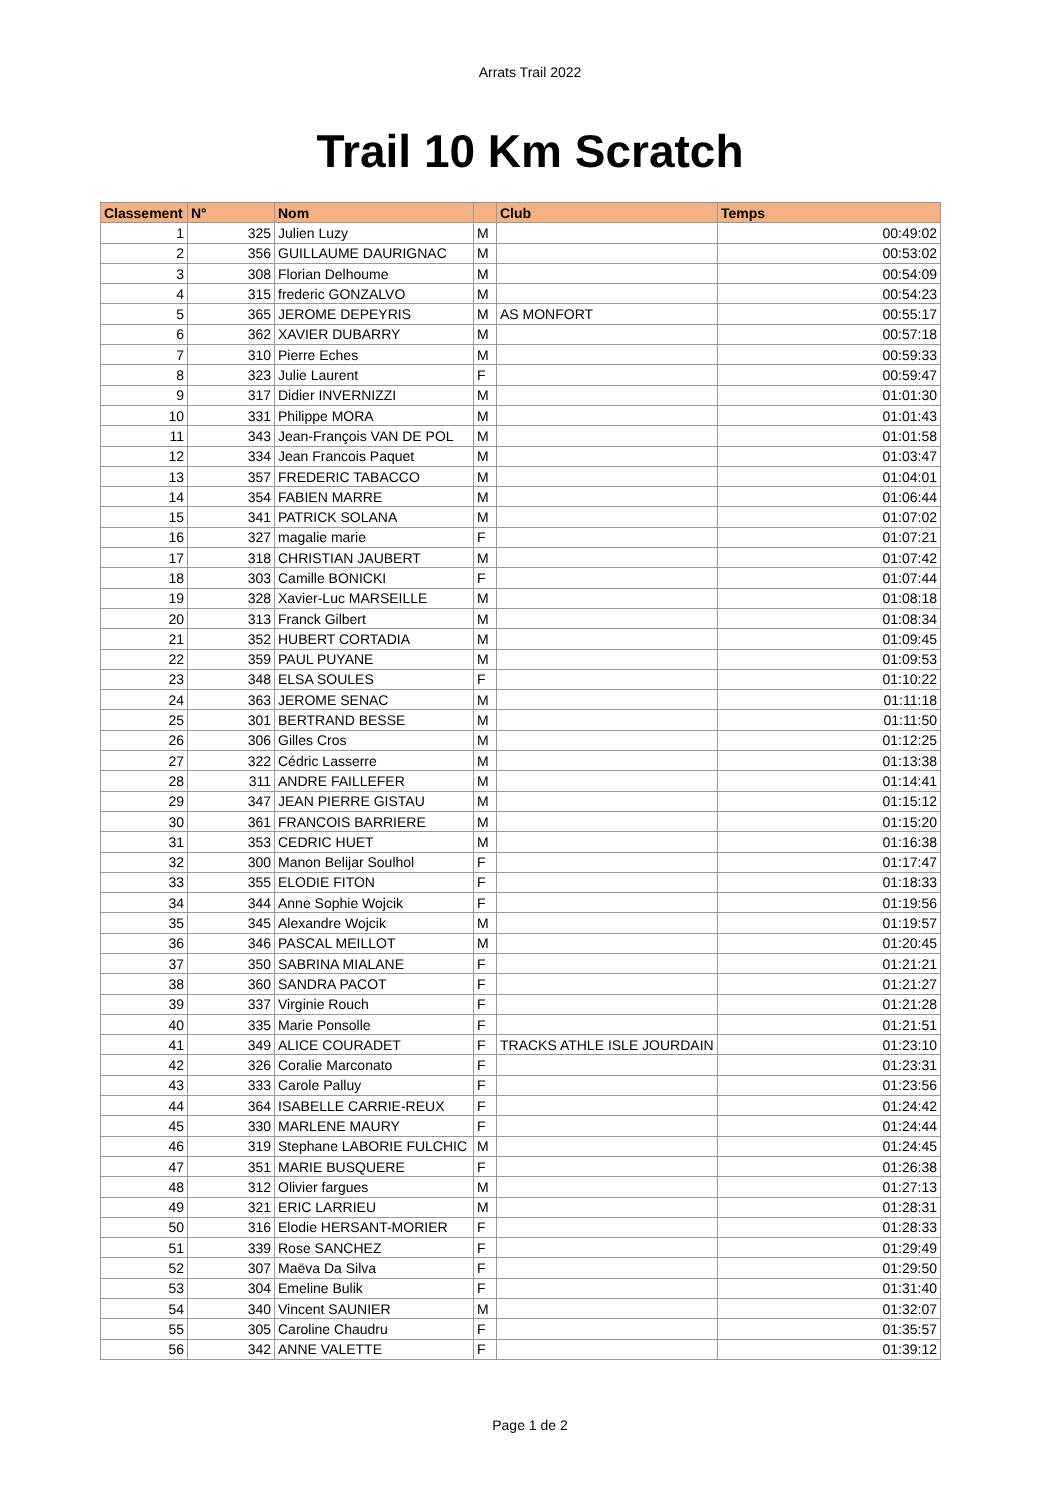Arrats Trail 2022
Trail 10 Km Scratch
| Classement | N° | Nom | | Club | Temps |
| --- | --- | --- | --- | --- | --- |
| 1 | 325 | Julien Luzy | M | | 00:49:02 |
| 2 | 356 | GUILLAUME DAURIGNAC | M | | 00:53:02 |
| 3 | 308 | Florian Delhoume | M | | 00:54:09 |
| 4 | 315 | frederic GONZALVO | M | | 00:54:23 |
| 5 | 365 | JEROME DEPEYRIS | M | AS MONFORT | 00:55:17 |
| 6 | 362 | XAVIER DUBARRY | M | | 00:57:18 |
| 7 | 310 | Pierre Eches | M | | 00:59:33 |
| 8 | 323 | Julie Laurent | F | | 00:59:47 |
| 9 | 317 | Didier INVERNIZZI | M | | 01:01:30 |
| 10 | 331 | Philippe MORA | M | | 01:01:43 |
| 11 | 343 | Jean-François VAN DE POL | M | | 01:01:58 |
| 12 | 334 | Jean Francois Paquet | M | | 01:03:47 |
| 13 | 357 | FREDERIC TABACCO | M | | 01:04:01 |
| 14 | 354 | FABIEN MARRE | M | | 01:06:44 |
| 15 | 341 | PATRICK SOLANA | M | | 01:07:02 |
| 16 | 327 | magalie marie | F | | 01:07:21 |
| 17 | 318 | CHRISTIAN JAUBERT | M | | 01:07:42 |
| 18 | 303 | Camille BONICKI | F | | 01:07:44 |
| 19 | 328 | Xavier-Luc MARSEILLE | M | | 01:08:18 |
| 20 | 313 | Franck Gilbert | M | | 01:08:34 |
| 21 | 352 | HUBERT CORTADIA | M | | 01:09:45 |
| 22 | 359 | PAUL PUYANE | M | | 01:09:53 |
| 23 | 348 | ELSA SOULES | F | | 01:10:22 |
| 24 | 363 | JEROME SENAC | M | | 01:11:18 |
| 25 | 301 | BERTRAND BESSE | M | | 01:11:50 |
| 26 | 306 | Gilles Cros | M | | 01:12:25 |
| 27 | 322 | Cédric Lasserre | M | | 01:13:38 |
| 28 | 311 | ANDRE FAILLEFER | M | | 01:14:41 |
| 29 | 347 | JEAN PIERRE GISTAU | M | | 01:15:12 |
| 30 | 361 | FRANCOIS BARRIERE | M | | 01:15:20 |
| 31 | 353 | CEDRIC HUET | M | | 01:16:38 |
| 32 | 300 | Manon Belijar Soulhol | F | | 01:17:47 |
| 33 | 355 | ELODIE FITON | F | | 01:18:33 |
| 34 | 344 | Anne Sophie Wojcik | F | | 01:19:56 |
| 35 | 345 | Alexandre Wojcik | M | | 01:19:57 |
| 36 | 346 | PASCAL MEILLOT | M | | 01:20:45 |
| 37 | 350 | SABRINA MIALANE | F | | 01:21:21 |
| 38 | 360 | SANDRA PACOT | F | | 01:21:27 |
| 39 | 337 | Virginie Rouch | F | | 01:21:28 |
| 40 | 335 | Marie Ponsolle | F | | 01:21:51 |
| 41 | 349 | ALICE COURADET | F | TRACKS ATHLE ISLE JOURDAIN | 01:23:10 |
| 42 | 326 | Coralie Marconato | F | | 01:23:31 |
| 43 | 333 | Carole Palluy | F | | 01:23:56 |
| 44 | 364 | ISABELLE CARRIE-REUX | F | | 01:24:42 |
| 45 | 330 | MARLENE MAURY | F | | 01:24:44 |
| 46 | 319 | Stephane LABORIE FULCHIC | M | | 01:24:45 |
| 47 | 351 | MARIE BUSQUERE | F | | 01:26:38 |
| 48 | 312 | Olivier fargues | M | | 01:27:13 |
| 49 | 321 | ERIC LARRIEU | M | | 01:28:31 |
| 50 | 316 | Elodie HERSANT-MORIER | F | | 01:28:33 |
| 51 | 339 | Rose SANCHEZ | F | | 01:29:49 |
| 52 | 307 | Maëva Da Silva | F | | 01:29:50 |
| 53 | 304 | Emeline Bulik | F | | 01:31:40 |
| 54 | 340 | Vincent SAUNIER | M | | 01:32:07 |
| 55 | 305 | Caroline Chaudru | F | | 01:35:57 |
| 56 | 342 | ANNE VALETTE | F | | 01:39:12 |
Page 1 de 2